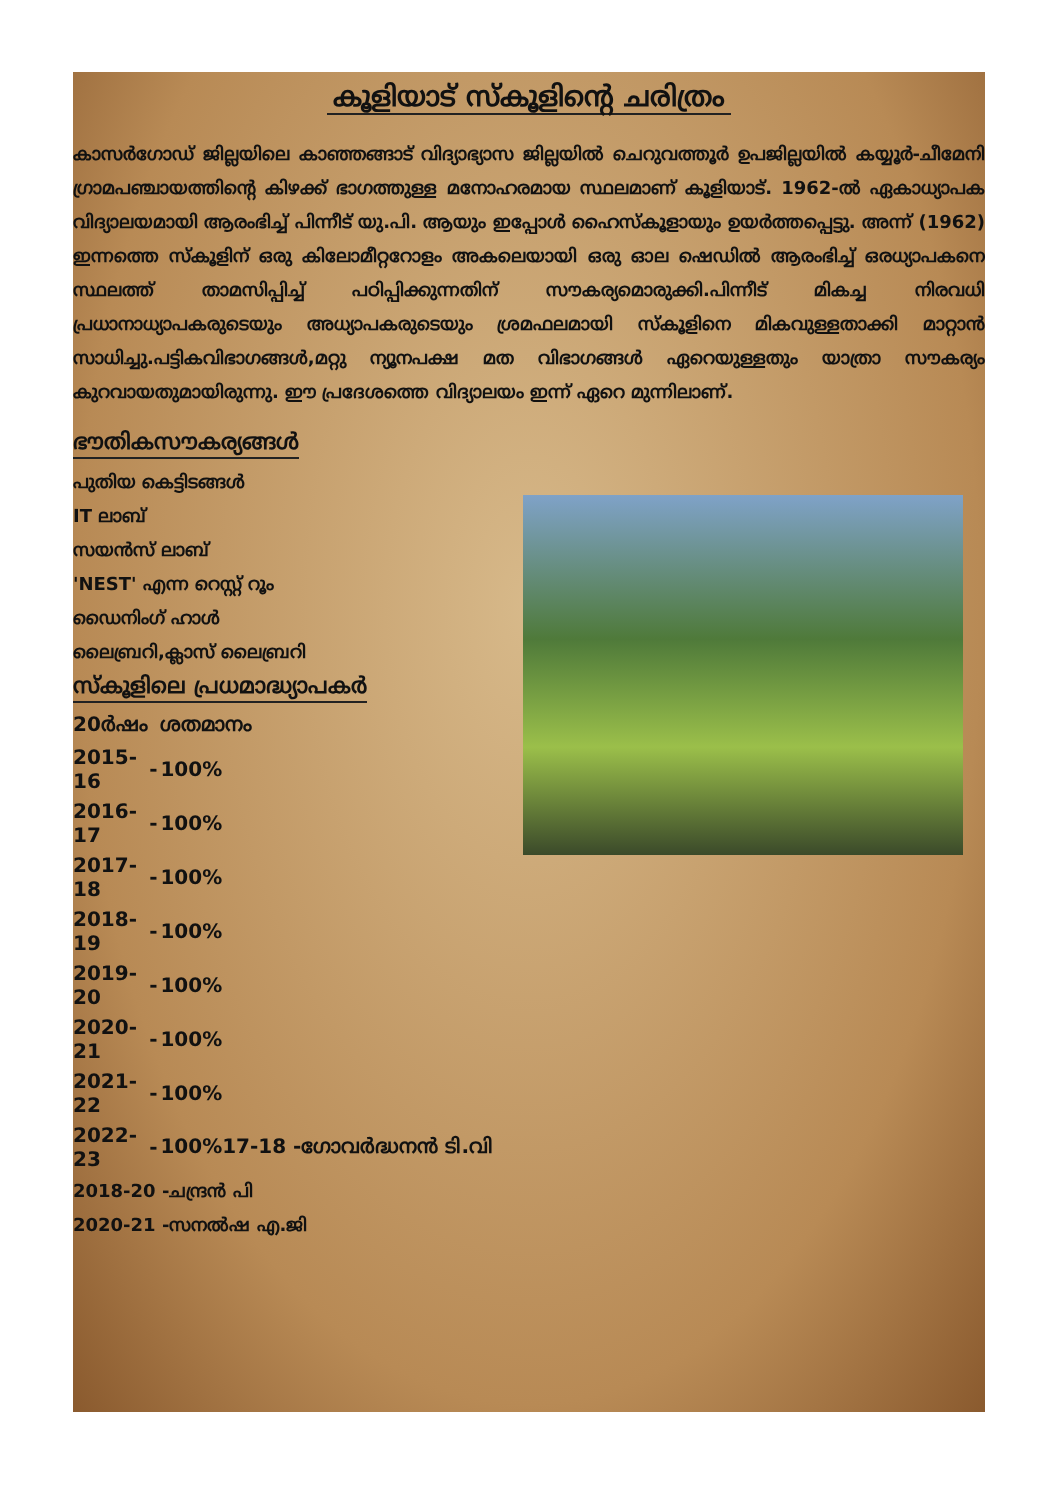കൂളിയാട് സ്കൂളിന്റെ ചരിത്രം
കാസർഗോഡ് ജില്ലയിലെ കാഞ്ഞങ്ങാട് വിദ്യാഭ്യാസ ജില്ലയിൽ ചെറുവത്തൂർ ഉപജില്ലയിൽ കയ്യൂർ-ചീമേനി ഗ്രാമപഞ്ചായത്തിന്റെ കിഴക്ക് ഭാഗത്തുള്ള മനോഹരമായ സ്ഥലമാണ് കൂളിയാട്. 1962-ൽ ഏകാധ്യാപക വിദ്യാലയമായി ആരംഭിച്ച് പിന്നീട് യു.പി. ആയും ഇപ്പോൾ ഹൈസ്കൂളായും ഉയർത്തപ്പെട്ടു. അന്ന് (1962) ഇന്നത്തെ സ്കൂളിന് ഒരു കിലോമീറ്ററോളം അകലെയായി ഒരു ഓല ഷെഡിൽ ആരംഭിച്ച് ഒരധ്യാപകനെ സ്ഥലത്ത് താമസിപ്പിച്ച് പഠിപ്പിക്കുന്നതിന് സൗകര്യമൊരുക്കി.പിന്നീട് മികച്ച നിരവധി പ്രധാനാധ്യാപകരുടെയും അധ്യാപകരുടെയും ശ്രമഫലമായി സ്കൂളിനെ മികവുള്ളതാക്കി മാറ്റാൻ സാധിച്ചു.പട്ടികവിഭാഗങ്ങൾ,മറ്റു ന്യൂനപക്ഷ മത വിഭാഗങ്ങൾ ഏറെയുള്ളതും യാത്രാ സൗകര്യം കുറവായതുമായിരുന്നു. ഈ പ്രദേശത്തെ വിദ്യാലയം ഇന്ന് ഏറെ മുന്നിലാണ്.
ഭൗതികസൗകര്യങ്ങൾ
പുതിയ കെട്ടിടങ്ങൾ
IT ലാബ്
സയൻസ് ലാബ്
'NEST' എന്ന റെസ്റ്റ് റൂം
ഡൈനിംഗ് ഹാൾ
ലൈബ്രറി,ക്ലാസ് ലൈബ്രറി
സ്കൂളിലെ പ്രധമാദ്ധ്യാപകർ
| 20ർഷം | | ശതമാനം |
| 2015-16 | - | 100% |
| 2016-17 | - | 100% |
| 2017-18 | - | 100% |
| 2018-19 | - | 100% |
| 2019-20 | - | 100% |
| 2020-21 | - | 100% |
| 2021-22 | - | 100% |
| 2022-23 | - | 100%17-18 -ഗോവർദ്ധനൻ ടി.വി |
2018-20 -ചന്ദ്രൻ പി
2020-21 -സനൽഷ എ.ജി